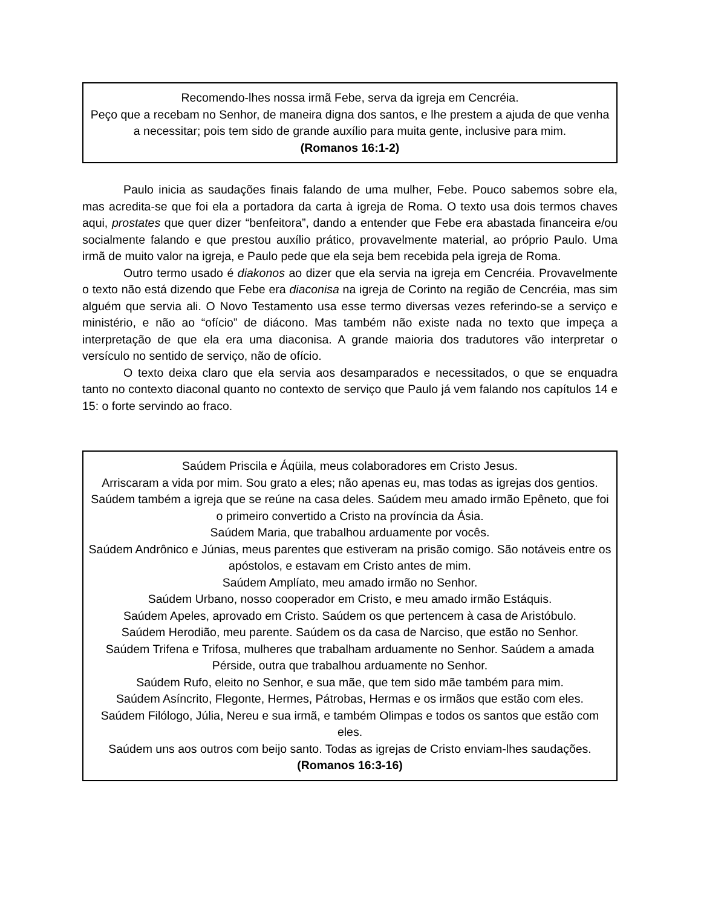Recomendo-lhes nossa irmã Febe, serva da igreja em Cencréia.
Peço que a recebam no Senhor, de maneira digna dos santos, e lhe prestem a ajuda de que venha a necessitar; pois tem sido de grande auxílio para muita gente, inclusive para mim.
(Romanos 16:1-2)
Paulo inicia as saudações finais falando de uma mulher, Febe. Pouco sabemos sobre ela, mas acredita-se que foi ela a portadora da carta à igreja de Roma. O texto usa dois termos chaves aqui, prostates que quer dizer “benfeitora”, dando a entender que Febe era abastada financeira e/ou socialmente falando e que prestou auxílio prático, provavelmente material, ao próprio Paulo. Uma irmã de muito valor na igreja, e Paulo pede que ela seja bem recebida pela igreja de Roma.
Outro termo usado é diakonos ao dizer que ela servia na igreja em Cencréia. Provavelmente o texto não está dizendo que Febe era diaconisa na igreja de Corinto na região de Cencréia, mas sim alguém que servia ali. O Novo Testamento usa esse termo diversas vezes referindo-se a serviço e ministério, e não ao “ofício” de diácono. Mas também não existe nada no texto que impeça a interpretação de que ela era uma diaconisa. A grande maioria dos tradutores vão interpretar o versículo no sentido de serviço, não de ofício.
O texto deixa claro que ela servia aos desamparados e necessitados, o que se enquadra tanto no contexto diaconal quanto no contexto de serviço que Paulo já vem falando nos capítulos 14 e 15: o forte servindo ao fraco.
Saúdem Priscila e Áqüila, meus colaboradores em Cristo Jesus.
Arriscaram a vida por mim. Sou grato a eles; não apenas eu, mas todas as igrejas dos gentios.
Saúdem também a igreja que se reúne na casa deles. Saúdem meu amado irmão Epêneto, que foi o primeiro convertido a Cristo na província da Ásia.
Saúdem Maria, que trabalhou arduamente por vocês.
Saúdem Andrônico e Júnias, meus parentes que estiveram na prisão comigo. São notáveis entre os apóstolos, e estavam em Cristo antes de mim.
Saúdem Amplíato, meu amado irmão no Senhor.
Saúdem Urbano, nosso cooperador em Cristo, e meu amado irmão Estáquis.
Saúdem Apeles, aprovado em Cristo. Saúdem os que pertencem à casa de Aristóbulo.
Saúdem Herodião, meu parente. Saúdem os da casa de Narciso, que estão no Senhor.
Saúdem Trifena e Trifosa, mulheres que trabalham arduamente no Senhor. Saúdem a amada Pérside, outra que trabalhou arduamente no Senhor.
Saúdem Rufo, eleito no Senhor, e sua mãe, que tem sido mãe também para mim.
Saúdem Asíncrito, Flegonte, Hermes, Pátrobas, Hermas e os irmãos que estão com eles.
Saúdem Filólogo, Júlia, Nereu e sua irmã, e também Olimpas e todos os santos que estão com eles.
Saúdem uns aos outros com beijo santo. Todas as igrejas de Cristo enviam-lhes saudações.
(Romanos 16:3-16)